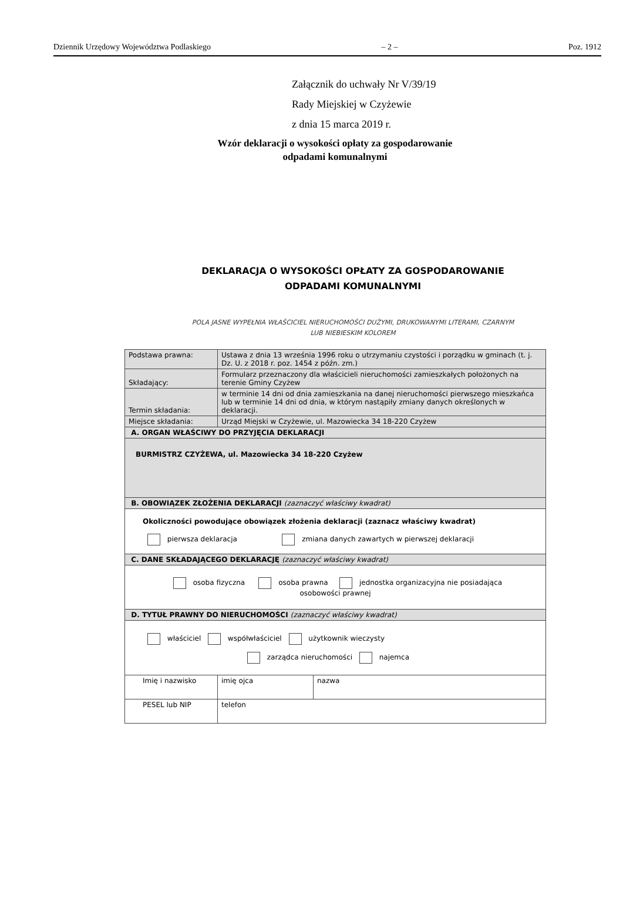Dziennik Urzędowy Województwa Podlaskiego – 2 – Poz. 1912
Załącznik do uchwały Nr V/39/19
Rady Miejskiej w Czyżewie
z dnia 15 marca 2019 r.
Wzór deklaracji o wysokości opłaty za gospodarowanie
odpadami komunalnymi
DEKLARACJA O WYSOKOŚCI OPŁATY ZA GOSPODAROWANIE
ODPADAMI KOMUNALNYMI
POLA JASNE WYPEŁNIA WŁAŚCICIEL NIERUCHOMOŚCI DUŻYMI, DRUKOWANYMI LITERAMI, CZARNYM
LUB NIEBIESKIM KOLOREM
| Podstawa prawna: | Ustawa z dnia 13 września 1996 roku o utrzymaniu czystości i porządku w gminach (t. j. Dz. U. z 2018 r. poz. 1454 z późn. zm.) | | |
| Składający: | Formularz przeznaczony dla właścicieli nieruchomości zamieszkałych położonych na terenie Gminy Czyżew | | |
| Termin składania: | w terminie 14 dni od dnia zamieszkania na danej nieruchomości pierwszego mieszkańca lub w terminie 14 dni od dnia, w którym nastąpiły zmiany danych określonych w deklaracji. | | |
| Miejsce składania: | Urząd Miejski w Czyżewie, ul. Mazowiecka 34 18-220 Czyżew | | |
| A. ORGAN WŁAŚCIWY DO PRZYJĘCIA DEKLARACJI | | | |
| BURMISTRZ CZYŻEWA, ul. Mazowiecka 34 18-220 Czyżew | | | |
| B. OBOWIĄZEK ZŁOŻENIA DEKLARACJI (zaznaczyć właściwy kwadrat) | | | |
| Okoliczności powodujące obowiązek złożenia deklaracji (zaznacz właściwy kwadrat) pierwsza deklaracja zmiana danych zawartych w pierwszej deklaracji | | | |
| C. DANE SKŁADAJĄCEGO DEKLARACJĘ (zaznaczyć właściwy kwadrat) | | | |
| osoba fizyczna osoba prawna jednostka organizacyjna nie posiadająca osobowości prawnej | | | |
| D. TYTUŁ PRAWNY DO NIERUCHOMOŚCI (zaznaczyć właściwy kwadrat) | | | |
| właściciel współwłaściciel użytkownik wieczysty zarządca nieruchomości najemca | | | |
| Imię i nazwisko | | imię ojca | nazwa |
| PESEL lub NIP | | telefon | |